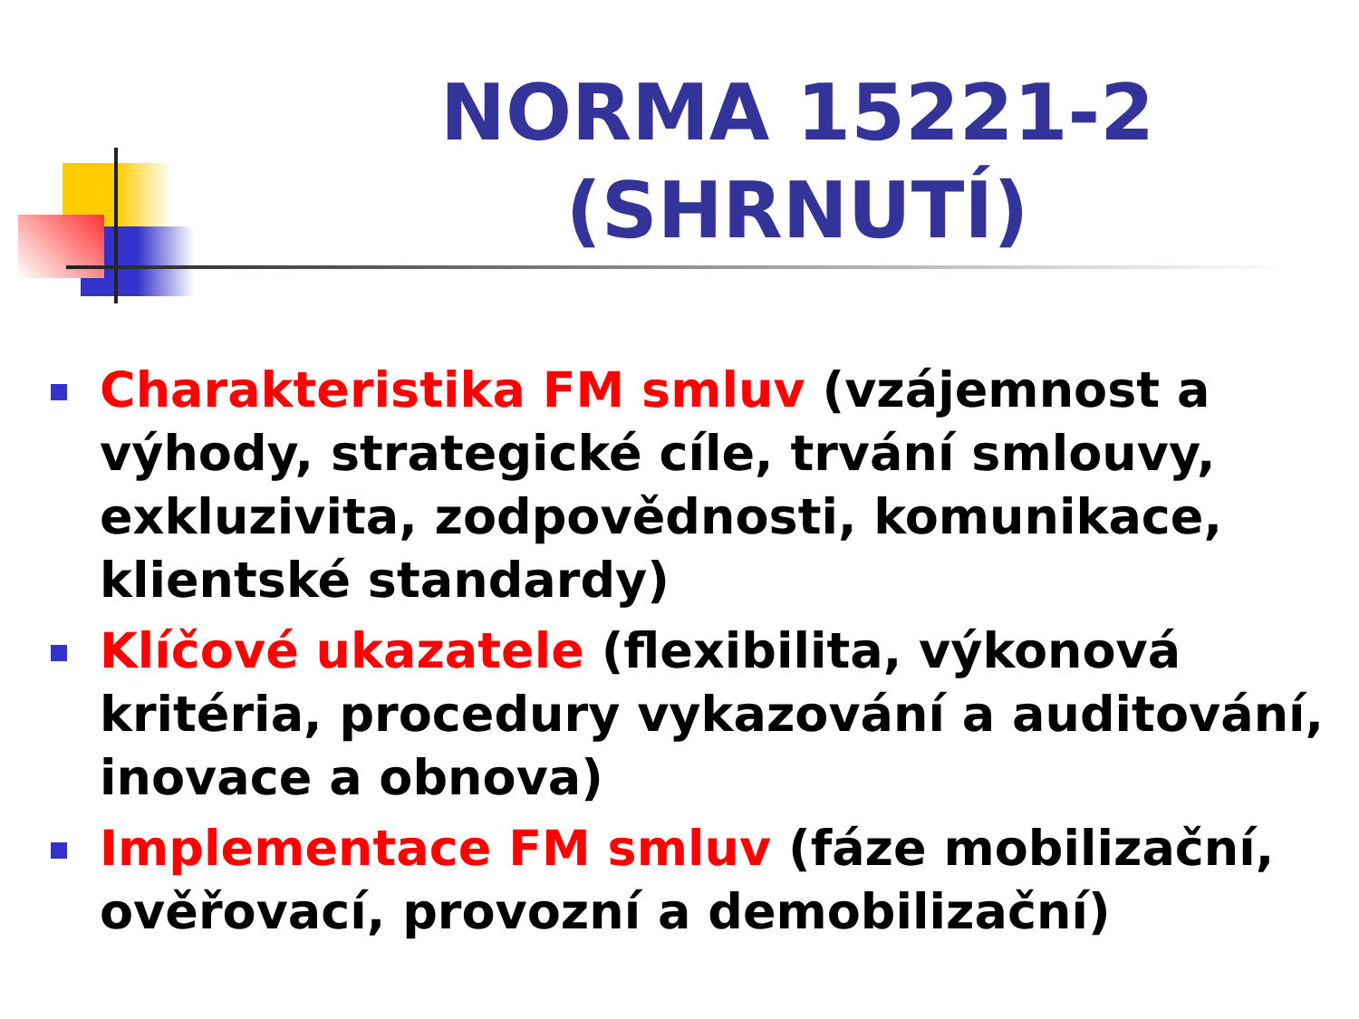NORMA 15221-2 (SHRNUTÍ)
Charakteristika FM smluv (vzájemnost a výhody, strategické cíle, trvání smlouvy, exkluzivita, zodpovědnosti, komunikace, klientské standardy)
Klíčové ukazatele (flexibilita, výkonová kritéria, procedury vykazování a auditování, inovace a obnova)
Implementace FM smluv (fáze mobilizační, ověřovací, provozní a demobilizační)